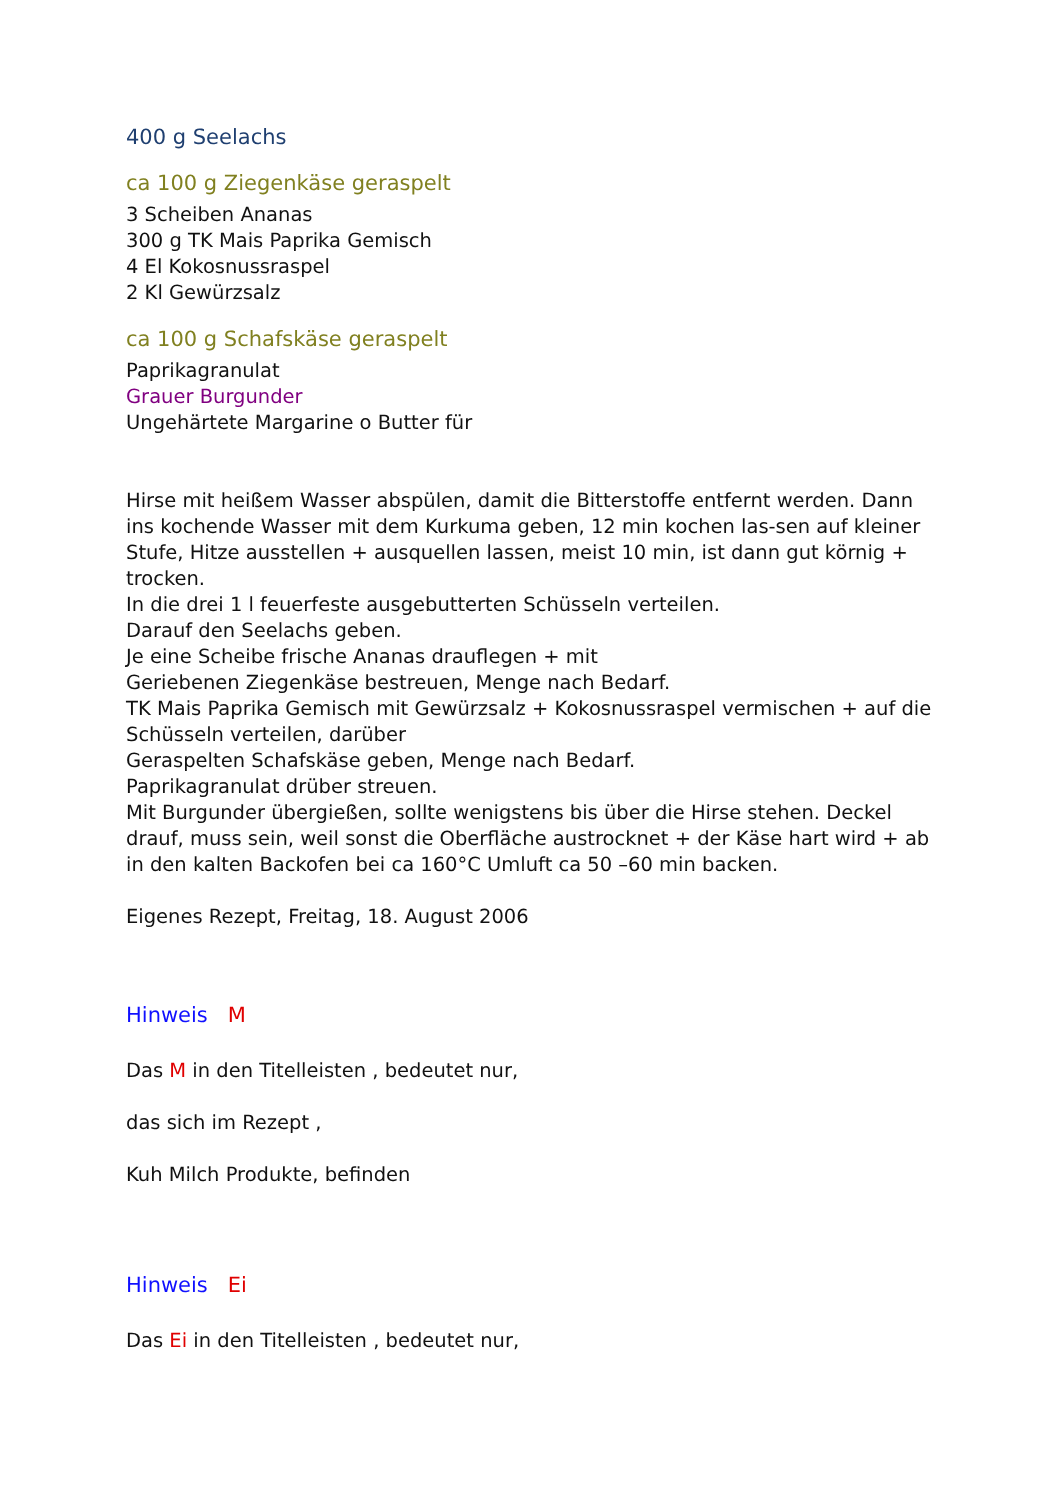400 g Seelachs
ca 100 g Ziegenkäse geraspelt
3 Scheiben Ananas
300 g TK Mais Paprika Gemisch
4 El Kokosnussraspel
2 Kl Gewürzsalz
ca 100 g Schafskäse geraspelt
Paprikagranulat
Grauer Burgunder
Ungehärtete Margarine o Butter für
Hirse mit heißem Wasser abspülen, damit die Bitterstoffe entfernt werden. Dann ins kochende Wasser mit dem Kurkuma geben, 12 min kochen las-sen auf kleiner Stufe, Hitze ausstellen + ausquellen lassen, meist 10 min, ist dann gut körnig + trocken.
In die drei 1 l feuerfeste ausgebutterten Schüsseln verteilen.
Darauf den Seelachs geben.
Je eine Scheibe frische Ananas drauflegen + mit
Geriebenen Ziegenkäse bestreuen, Menge nach Bedarf.
TK Mais Paprika Gemisch mit Gewürzsalz + Kokosnussraspel vermischen + auf die Schüsseln verteilen, darüber
Geraspelten Schafskäse geben, Menge nach Bedarf.
Paprikagranulat drüber streuen.
Mit Burgunder übergießen, sollte wenigstens bis über die Hirse stehen. Deckel drauf, muss sein, weil sonst die Oberfläche austrocknet + der Käse hart wird + ab in den kalten Backofen bei ca 160°C Umluft ca 50 –60 min backen.
Eigenes Rezept, Freitag, 18. August 2006
Hinweis M
Das M in den Titelleisten , bedeutet nur,
das sich im Rezept ,
Kuh Milch Produkte, befinden
Hinweis Ei
Das Ei in den Titelleisten , bedeutet nur,